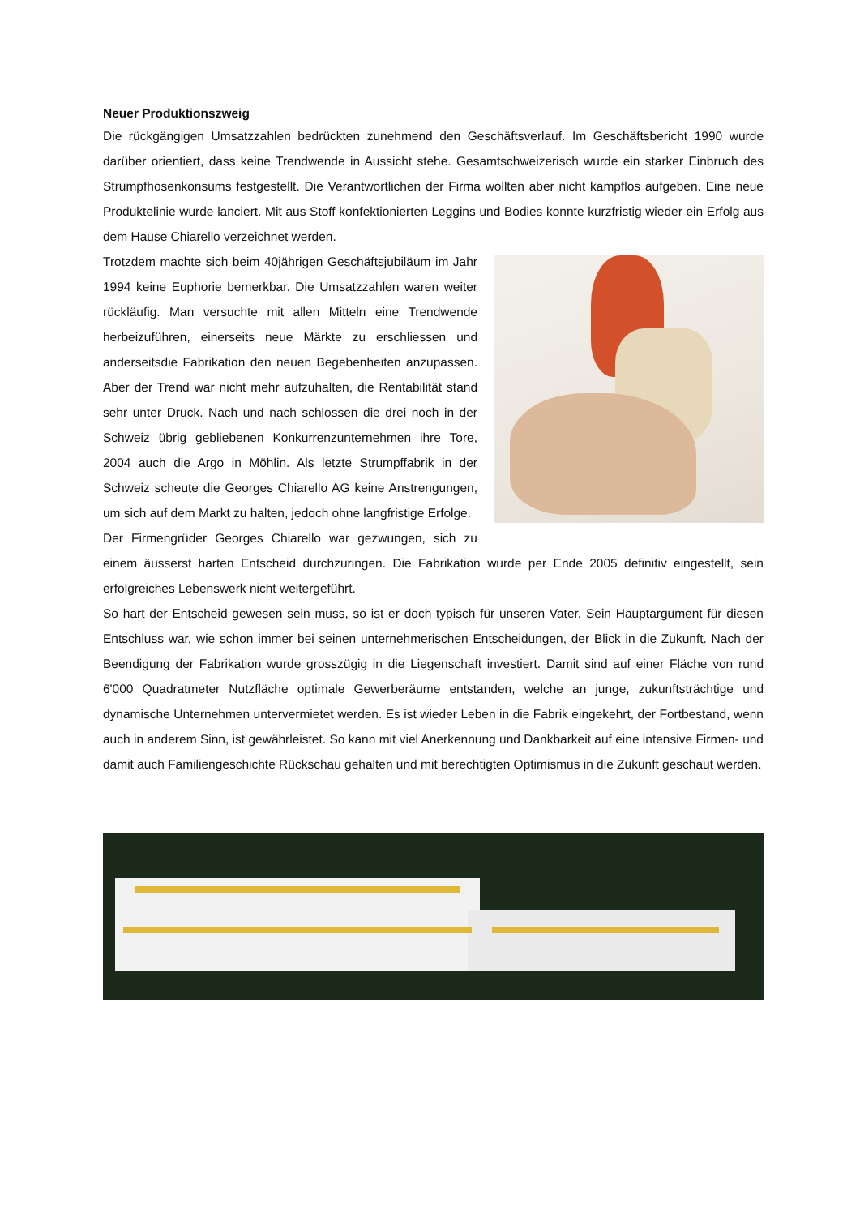Neuer Produktionszweig
Die rückgängigen Umsatzzahlen bedrückten zunehmend den Geschäftsverlauf. Im Geschäftsbericht 1990 wurde darüber orientiert, dass keine Trendwende in Aussicht stehe. Gesamtschweizerisch wurde ein starker Einbruch des Strumpfhosenkonsums festgestellt. Die Verantwortlichen der Firma wollten aber nicht kampflos aufgeben. Eine neue Produktelinie wurde lanciert. Mit aus Stoff konfektionierten Leggins und Bodies konnte kurzfristig wieder ein Erfolg aus dem Hause Chiarello verzeichnet werden.
Trotzdem machte sich beim 40jährigen Geschäftsjubiläum im Jahr 1994 keine Euphorie bemerkbar. Die Umsatzzahlen waren weiter rückläufig. Man versuchte mit allen Mitteln eine Trendwende herbeizuführen, einerseits neue Märkte zu erschliessen und anderseitsdie Fabrikation den neuen Begebenheiten anzupassen. Aber der Trend war nicht mehr aufzuhalten, die Rentabilität stand sehr unter Druck. Nach und nach schlossen die drei noch in der Schweiz übrig gebliebenen Konkurrenzunternehmen ihre Tore, 2004 auch die Argo in Möhlin. Als letzte Strumpffabrik in der Schweiz scheute die Georges Chiarello AG keine Anstrengungen, um sich auf dem Markt zu halten, jedoch ohne langfristige Erfolge.
Der Firmengrüder Georges Chiarello war gezwungen, sich zu einem äusserst harten Entscheid durchzuringen. Die Fabrikation wurde per Ende 2005 definitiv eingestellt, sein erfolgreiches Lebenswerk nicht weitergeführt.
So hart der Entscheid gewesen sein muss, so ist er doch typisch für unseren Vater. Sein Hauptargument für diesen Entschluss war, wie schon immer bei seinen unternehmerischen Entscheidungen, der Blick in die Zukunft. Nach der Beendigung der Fabrikation wurde grosszügig in die Liegenschaft investiert. Damit sind auf einer Fläche von rund 6'000 Quadratmeter Nutzfläche optimale Gewerberäume entstanden, welche an junge, zukunftsträchtige und dynamische Unternehmen untervermietet werden. Es ist wieder Leben in die Fabrik eingekehrt, der Fortbestand, wenn auch in anderem Sinn, ist gewährleistet. So kann mit viel Anerkennung und Dankbarkeit auf eine intensive Firmen- und damit auch Familiengeschichte Rückschau gehalten und mit berechtigten Optimismus in die Zukunft geschaut werden.